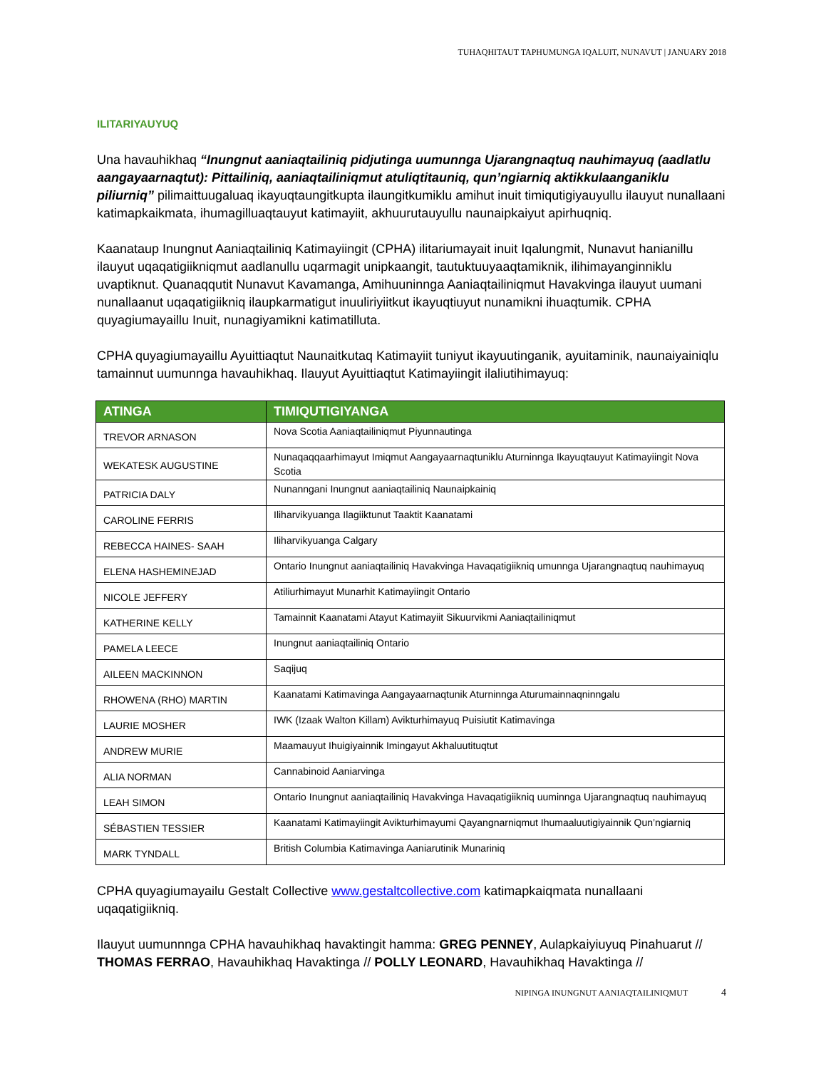TUHAQHITAUT TAPHUMUNGA IQALUIT, NUNAVUT | JANUARY 2018
ILITARIYAUYUQ
Una havauhikhaq “Inungnut aaniaqtailiniq pidjutinga uumunnga Ujarangnaqtuq nauhimayuq (aadlatlu aangayaarnaqtut): Pittailiniq, aaniaqtailiniqmut atuliqtitauniq, qun’ngiarniq aktikkulaanganiklu piliurniq” pilimaittuugaluaq ikayuqtaungitkupta ilaungitkumiklu amihut inuit timiqutigiyauyullu ilauyut nunallaani katimapkaikmata, ihumagilluaqtauyut katimayiit, akhuurutauyullu naunaipkaiyut apirhuqniq.
Kaanataup Inungnut Aaniaqtailiniq Katimayiingit (CPHA) ilitariumayait inuit Iqalungmit, Nunavut hanianillu ilauyut uqaqatigiikniqmut aadlanullu uqarmagit unipkaangit, tautuktuuyaaqtamiknik, ilihimayanginniklu uvaptiknut. Quanaqqutit Nunavut Kavamanga, Amihuuninnga Aaniaqtailiniqmut Havakvinga ilauyut uumani nunallaanut uqaqatigiikniq ilaupkarmatigut inuuliriyiitkut ikayuqtiuyut nunamikni ihuaqtumik. CPHA quyagiumayaillu Inuit, nunagiyamikni katimatilluta.
CPHA quyagiumayaillu Ayuittiaqtut Naunaitkutaq Katimayiit tuniyut ikayuutinganik, ayuitaminik, naunaiyainiqlu tamainnut uumunnga havauhikhaq. Ilauyut Ayuittiaqtut Katimayiingit ilaliutihimayuq:
| ATINGA | TIMIQUTIGIYANGA |
| --- | --- |
| TREVOR ARNASON | Nova Scotia Aaniaqtailiniqmut Piyunnautinga |
| WEKATESK AUGUSTINE | Nunaqaqqaarhimayut Imiqmut Aangayaarnaqtuniklu Aturninnga Ikayuqtauyut Katimayiingit Nova Scotia |
| PATRICIA DALY | Nunanngani Inungnut aaniaqtailiniq Naunaipkainiq |
| CAROLINE FERRIS | Iliharvikyuanga Ilagiiktunut Taaktit Kaanatami |
| REBECCA HAINES- SAAH | Iliharvikyuanga Calgary |
| ELENA HASHEMINEJAD | Ontario Inungnut aaniaqtailiniq Havakvinga Havaqatigiikniq umunnga Ujarangnaqtuq nauhimayuq |
| NICOLE JEFFERY | Atiliurhimayut Munarhit Katimayiingit Ontario |
| KATHERINE KELLY | Tamainnit Kaanatami Atayut Katimayiit Sikuurvikmi Aaniaqtailiniqmut |
| PAMELA LEECE | Inungnut aaniaqtailiniq Ontario |
| AILEEN MACKINNON | Saqijuq |
| RHOWENA (RHO) MARTIN | Kaanatami Katimavinga Aangayaarnaqtunik Aturninnga Aturumainnaqninngalu |
| LAURIE MOSHER | IWK (Izaak Walton Killam) Avikturhimayuq Puisiutit Katimavinga |
| ANDREW MURIE | Maamauyut Ihuigiyainnik Imingayut Akhaluutituqtut |
| ALIA NORMAN | Cannabinoid Aaniarvinga |
| LEAH SIMON | Ontario Inungnut aaniaqtailiniq Havakvinga Havaqatigiikniq uuminnga Ujarangnaqtuq nauhimayuq |
| SÉBASTIEN TESSIER | Kaanatami Katimayiingit Avikturhimayumi Qayangnarniqmut Ihumaaluutigiyainnik Qun’ngiarniq |
| MARK TYNDALL | British Columbia Katimavinga Aaniarutinik Munariniq |
CPHA quyagiumayailu Gestalt Collective www.gestaltcollective.com katimapkaiqmata nunallaani uqaqatigiikniq.
Ilauyut uumunnnga CPHA havauhikhaq havaktingit hamma: GREG PENNEY, Aulapkaiyiuyuq Pinahuarut // THOMAS FERRAO, Havauhikhaq Havaktinga // POLLY LEONARD, Havauhikhaq Havaktinga //
NIPINGA INUNGNUT AANIAQTAILINIQMUT 4